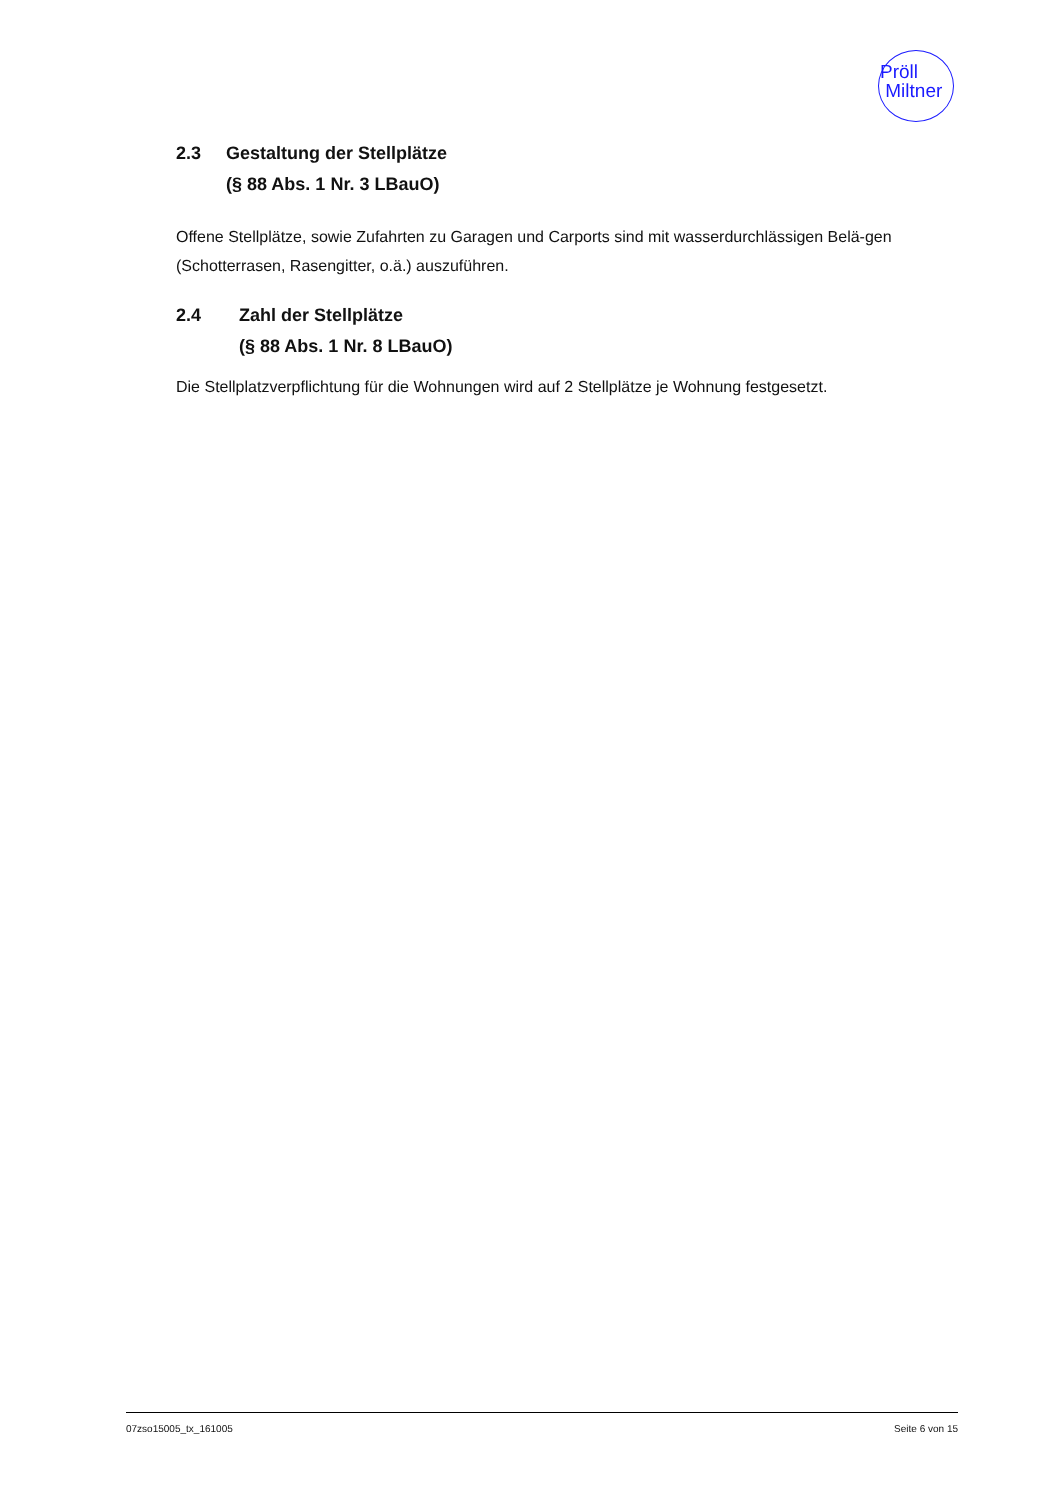Pröll
Miltner
2.3 Gestaltung der Stellplätze
(§ 88 Abs. 1 Nr. 3 LBauO)
Offene Stellplätze, sowie Zufahrten zu Garagen und Carports sind mit wasserdurchlässigen Belä-gen (Schotterrasen, Rasengitter, o.ä.) auszuführen.
2.4 Zahl der Stellplätze
(§ 88 Abs. 1 Nr. 8 LBauO)
Die Stellplatzverpflichtung für die Wohnungen wird auf 2 Stellplätze je Wohnung festgesetzt.
07zso15005_tx_161005 Seite 6 von 15